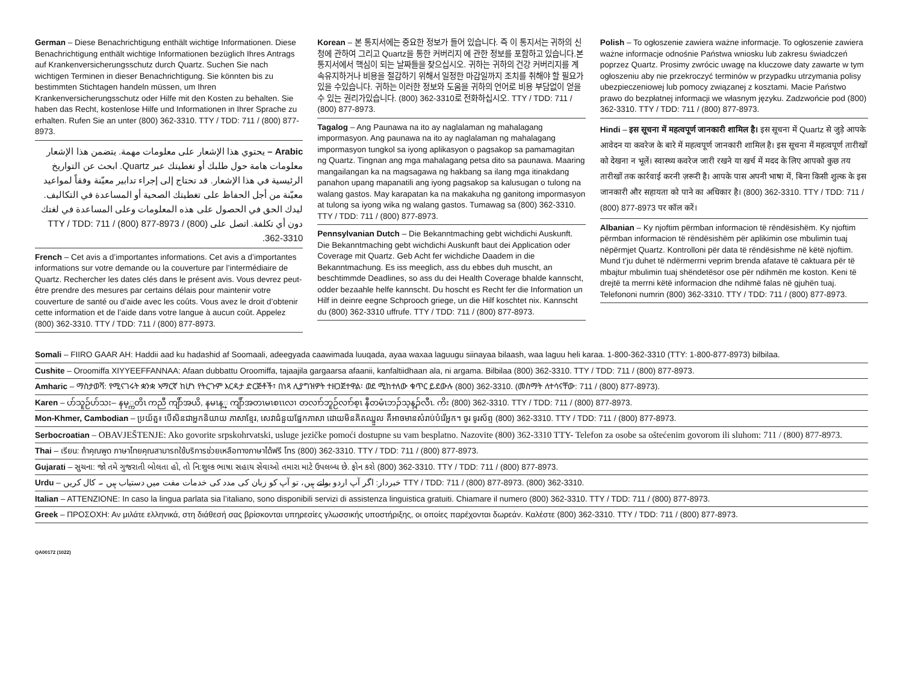German – Diese Benachrichtigung enthält wichtige Informationen. Diese Benachrichtigung enthält wichtige Informationen bezüglich Ihres Antrags auf Krankenversicherungsschutz durch Quartz. Suchen Sie nach wichtigen Terminen in dieser Benachrichtigung. Sie könnten bis zu bestimmten Stichtagen handeln müssen, um Ihren Krankenversicherungsschutz oder Hilfe mit den Kosten zu behalten. Sie haben das Recht, kostenlose Hilfe und Informationen in Ihrer Sprache zu erhalten. Rufen Sie an unter (800) 362-3310. TTY / TDD: 711 / (800) 877-8973.
Arabic – يحتوي هذا الإشعار على معلومات مهمة. يتضمن هذا الإشعار معلومات هامة حول طلبك أو تغطيتك عبر Quartz. ابحث عن التواريخ الرئيسية في هذا الإشعار. قد تحتاج إلى إجراء تدابير معيّنة وفقاً لمواعيد معيّنة من أجل الحفاظ على تغطيتك الصحية أو المساعدة في التكاليف. ليدك الحق في الحصول على هذه المعلومات وعلى المساعدة في لغتك دون أي تكلفة. اتصل على TTY / TDD: 711 / (800) 877-8973 / (800) 362-3310.
French – Cet avis a d’importantes informations. Cet avis a d’importantes informations sur votre demande ou la couverture par l’intermédiaire de Quartz. Rechercher les dates clés dans le présent avis. Vous devrez peut-être prendre des mesures par certains délais pour maintenir votre couverture de santé ou d’aide avec les coûts. Vous avez le droit d’obtenir cette information et de l’aide dans votre langue à aucun coût. Appelez (800) 362-3310. TTY / TDD: 711 / (800) 877-8973.
Korean – 본 통지서에는 중요한 정보가 들어 있습니다. 즉 이 통지서는 귀하의 신청에 관하여 그리고 Quartz을 통한 커버리지 에 관한 정보를 포함하고 있습니다.본 통지서에서 핵심이 되는 날짜들을 찾으십시오. 귀하는 귀하의 건강 커버리지를 계속유지하거나 비용을 절감하기 위해서 일정한 마감일까지 조치를 취해야 할 필요가 있을 수있습니다. 귀하는 이러한 정보와 도움을 귀하의 언어로 비용 부담없이 얻을 수 있는 권리가있습니다. (800) 362-3310로 전화하십시오. TTY / TDD: 711 / (800) 877-8973.
Tagalog – Ang Paunawa na ito ay naglalaman ng mahalagang impormasyon. Ang paunawa na ito ay naglalaman ng mahalagang impormasyon tungkol sa iyong aplikasyon o pagsakop sa pamamagitan ng Quartz. Tingnan ang mga mahalagang petsa dito sa paunawa. Maaring mangailangan ka na magsagawa ng hakbang sa ilang mga itinakdang panahon upang mapanatili ang iyong pagsakop sa kalusugan o tulong na walang gastos. May karapatan ka na makakuha ng ganitong impormasyon at tulong sa iyong wika ng walang gastos. Tumawag sa (800) 362-3310. TTY / TDD: 711 / (800) 877-8973.
Pennsylvanian Dutch – Die Bekanntmaching gebt wichdichi Auskunft. Die Bekanntmaching gebt wichdichi Auskunft baut dei Application oder Coverage mit Quartz. Geb Acht fer wichdiche Daadem in die Bekanntmachung. Es iss meeglich, ass du ebbes duh muscht, an beschtimmde Deadlines, so ass du dei Health Coverage bhalde kannscht, odder bezaahle helfe kannscht. Du hoscht es Recht fer die Information un Hilf in deinre eegne Schprooch griege, un die Hilf koschtet nix. Kannscht du (800) 362-3310 uffrufe. TTY / TDD: 711 / (800) 877-8973.
Polish – To ogłoszenie zawiera ważne informacje. To ogłoszenie zawiera ważne informacje odnośnie Państwa wniosku lub zakresu świadczeń poprzez Quartz. Prosimy zwrócic uwagę na kluczowe daty zawarte w tym ogłoszeniu aby nie przekroczyć terminów w przypadku utrzymania polisy ubezpieczeniowej lub pomocy związanej z kosztami. Macie Państwo prawo do bezpłatnej informacji we własnym języku. Zadzwońcie pod (800) 362-3310. TTY / TDD: 711 / (800) 877-8973.
Hindi – इस सूचना में महत्वपूर्ण जानकारी शामिल है। इस सूचना में Quartz से जुड़े आपके आवेदन या कवरेज के बारे में महत्वपूर्ण जानकारी शामिल है। इस सूचना में महत्वपूर्ण तारीखों को देखना न भूलें। स्वास्थ्य कवरेज जारी रखने या खर्च में मदद के लिए आपको कुछ तय तारीखों तक कार्रवाई करनी ज़रूरी है। आपके पास अपनी भाषा में, बिना किसी शुल्क के इस जानकारी और सहायता को पाने का अधिकार है। (800) 362-3310. TTY / TDD: 711 / (800) 877-8973 पर कॉल करें।
Albanian – Ky njoftim përmban informacion të rëndësishëm. Ky njoftim përmban informacion të rëndësishëm për aplikimin ose mbulimin tuaj nëpërmjet Quartz. Kontrolloni për data të rëndësishme në këtë njoftim. Mund t’ju duhet të ndërmerrni veprim brenda afatave të caktuara për të mbajtur mbulimin tuaj shëndetësor ose për ndihmën me koston. Keni të drejtë ta merrni këtë informacion dhe ndihmë falas në gjuhën tuaj. Telefononi numrin (800) 362-3310. TTY / TDD: 711 / (800) 877-8973.
Somali – FIIRO GAAR AH: Haddii aad ku hadashid af Soomaali, adeegyada caawimada luuqada, ayaa waxaa laguugu siinayaa bilaash, waa laguu heli karaa. 1-800-362-3310 (TTY: 1-800-877-8973) bilbilaa.
Cushite – Oroomiffa XIYYEEFFANNAA: Afaan dubbattu Oroomiffa, tajaajila gargaarsa afaanii, kanfaltiidhaan ala, ni argama. Bilbilaa (800) 362-3310. TTY / TDD: 711 / (800) 877-8973.
Amharic – ማስታወሻ: የሚናገሩት ቋንቋ ኣማርኛ ከሆነ የትርጉም እርዳታ ድርጅቶች፣ በነጻ ሊያግዝዎት ተዘጋጀተዋል፡ ወደ ሚከተለው ቁጥር ይደውሉ (800) 362-3310. (መስማት ለተሳናቸው: 711 / (800) 877-8973).
Karen – ပာ်သူဉ်ပာ်သး– နမ့္ကတိၤ ကညီ ကျိာ်အယိ, နမၤန့္ ကျိာ်အတၤမၤစၤၤလၢ တလၢာ်ဘူဉ်လၢာ်စ့ၤ နီတမံၤဘၣ်သ့န့ၣ်လီၤ. ကိး (800) 362-3310. TTY / TDD: 711 / (800) 877-8973.
Mon-Khmer, Cambodian – ប្រយ័ត្ន៖ បើសិនជាអ្នកនិយាយ ភាសាខ្មែរ, សេវាជំនួយផ្នែកភាសា ដោយមិនគិតឈ្នួល គឺអាចមានសំរាប់បំរើអ្នក។ ចូរ ទូរស័ព្ទ (800) 362-3310. TTY / TDD: 711 / (800) 877-8973.
Serbocroatian – OBAVJEŠTENJE: Ako govorite srpskohrvatski, usluge jezičke pomoći dostupne su vam besplatno. Nazovite (800) 362-3310 TTY- Telefon za osobe sa oštećenim govorom ili sluhom: 711 / (800) 877-8973.
Thai – เรียน: ถ้าคุณพูด ภาษาไทยคุณสามารถใช้บริการช่วยเหลือทางภาษาได้ฟรี โทร (800) 362-3310. TTY / TDD: 711 / (800) 877-8973.
Gujarati – સુચના: જો તમે ગુજરાતી બોલતા હો, તો નિ:શુલ્ક ભાષા સહાય સેવાઓ તમારા માટે ઉપલબ્ધ છે. ફોન કરો (800) 362-3310. TTY / TDD: 711 / (800) 877-8973.
Urdu – خبردار: اگر آپ اردو بولتے ہیں، تو آپ کو زبان کی مدد کی خدمات مفت میں دستیاب ہیں ۔ کال کریں TTY / TDD: 711 / (800) 877-8973. (800) 362-3310.
Italian – ATTENZIONE: In caso la lingua parlata sia l’italiano, sono disponibili servizi di assistenza linguistica gratuiti. Chiamare il numero (800) 362-3310. TTY / TDD: 711 / (800) 877-8973.
Greek – ΠΡΟΣΟΧΗ: Αν μιλάτε ελληνικά, στη διάθεσή σας βρίσκονται υπηρεσίες γλωσσικής υποστήριξης, οι οποίες παρέχονται δωρεάν. Καλέστε (800) 362-3310. TTY / TDD: 711 / (800) 877-8973.
QA00172 (1022)